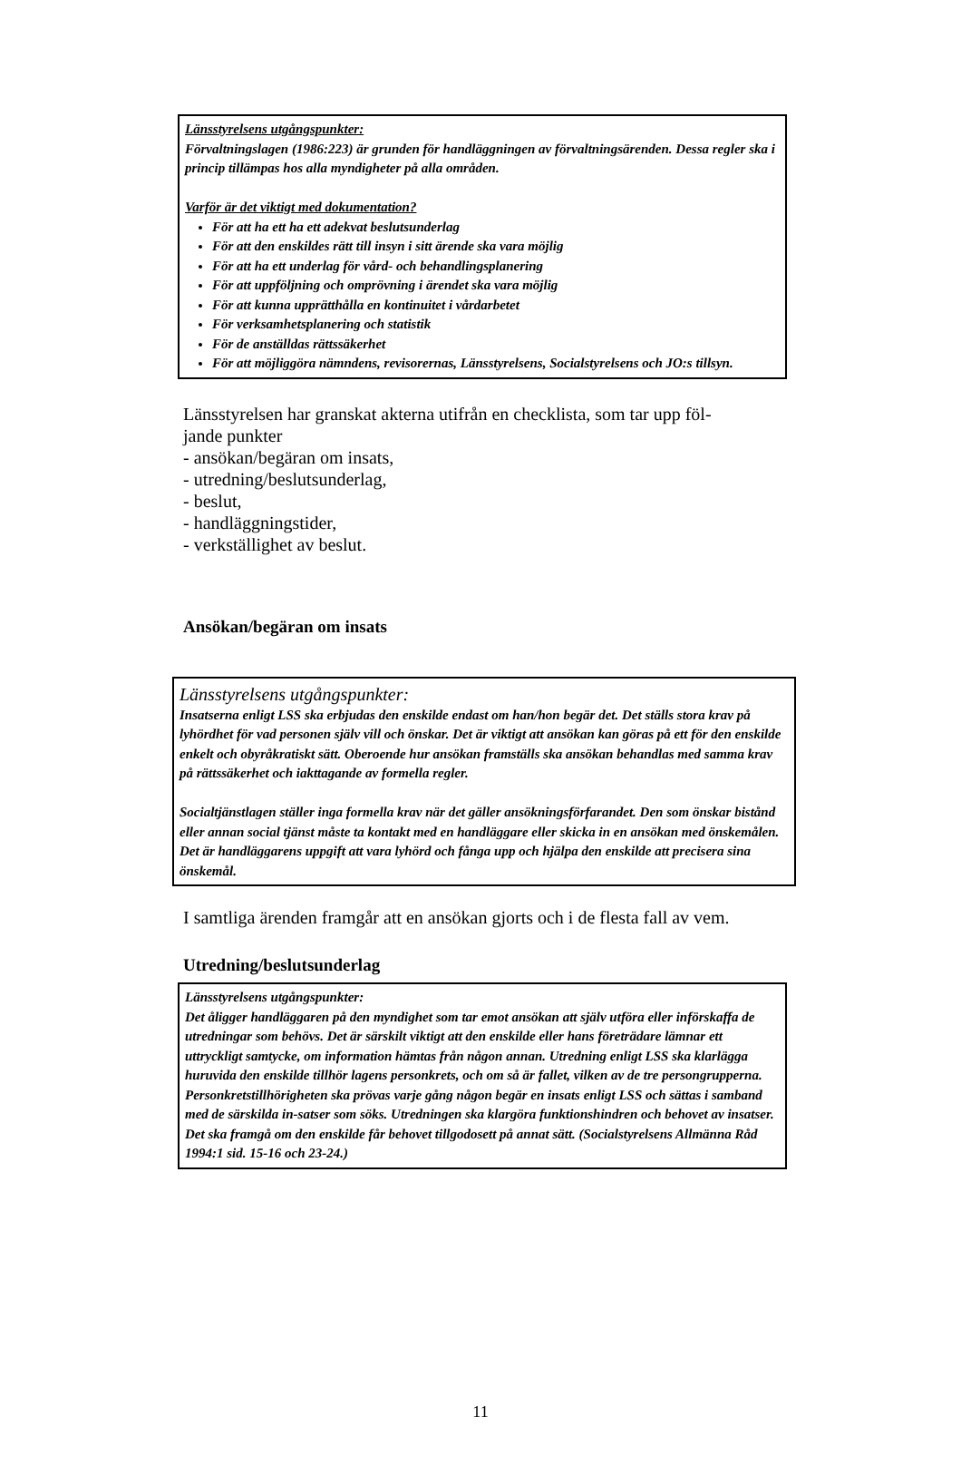Länsstyrelsens utgångspunkter:
Förvaltningslagen (1986:223) är grunden för handläggningen av förvaltningsärenden. Dessa regler ska i princip tillämpas hos alla myndigheter på alla områden.
Varför är det viktigt med dokumentation?
För att ha ett ha ett adekvat beslutsunderlag
För att den enskildes rätt till insyn i sitt ärende ska vara möjlig
För att ha ett underlag för vård- och behandlingsplanering
För att uppföljning och omprövning i ärendet ska vara möjlig
För att kunna upprätthålla en kontinuitet i vårdarbetet
För verksamhetsplanering och statistik
För de anställdas rättssäkerhet
För att möjliggöra nämndens, revisorernas, Länsstyrelsens, Socialstyrelsens och JO:s tillsyn.
Länsstyrelsen har granskat akterna utifrån en checklista, som tar upp föl-
jande punkter
- ansökan/begäran om insats,
- utredning/beslutsunderlag,
- beslut,
- handläggningstider,
- verkställighet av beslut.
Ansökan/begäran om insats
Länsstyrelsens utgångspunkter:
Insatserna enligt LSS ska erbjudas den enskilde endast om han/hon begär det. Det ställs stora krav på lyhördhet för vad personen själv vill och önskar. Det är viktigt att ansökan kan göras på ett för den enskilde enkelt och obyråkratiskt sätt. Oberoende hur ansökan framställs ska ansökan behandlas med samma krav på rättssäkerhet och iakttagande av formella regler.
Socialtjänstlagen ställer inga formella krav när det gäller ansökningsförfarandet. Den som önskar bistånd eller annan social tjänst måste ta kontakt med en handläggare eller skicka in en ansökan med önskemålen. Det är handläggarens uppgift att vara lyhörd och fånga upp och hjälpa den enskilde att precisera sina önskemål.
I samtliga ärenden framgår att en ansökan gjorts och i de flesta fall av vem.
Utredning/beslutsunderlag
Länsstyrelsens utgångspunkter:
Det åligger handläggaren på den myndighet som tar emot ansökan att själv utföra eller införskaffa de utredningar som behövs. Det är särskilt viktigt att den enskilde eller hans företrädare lämnar ett uttryckligt samtycke, om information hämtas från någon annan. Utredning enligt LSS ska klarlägga huruvida den enskilde tillhör lagens personkrets, och om så är fallet, vilken av de tre persongrupperna. Personkretstillhörigheten ska prövas varje gång någon begär en insats enligt LSS och sättas i samband med de särskilda in-satser som söks. Utredningen ska klargöra funktionshindren och behovet av insatser. Det ska framgå om den enskilde får behovet tillgodosett på annat sätt. (Socialstyrelsens Allmänna Råd 1994:1 sid. 15-16 och 23-24.)
11